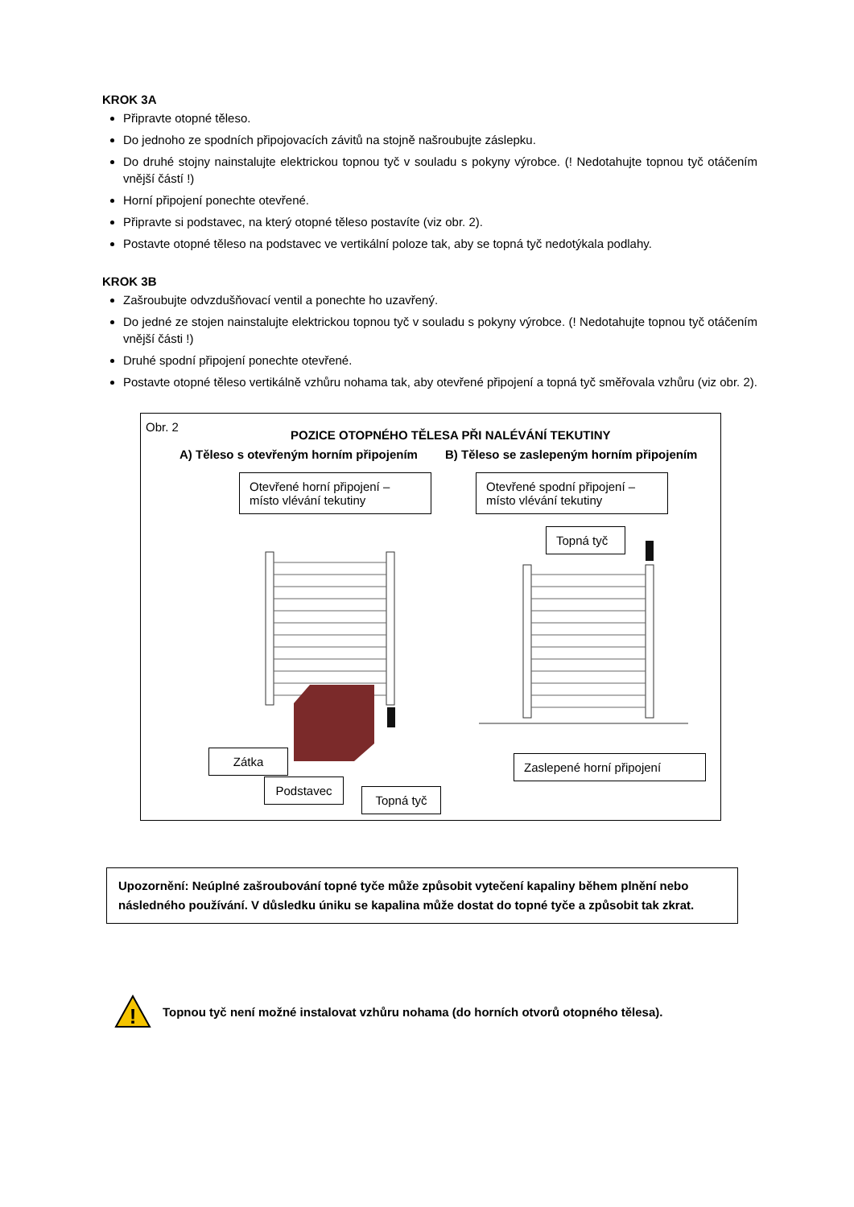KROK 3A
Připravte otopné těleso.
Do jednoho ze spodních připojovacích závitů na stojně našroubujte záslepku.
Do druhé stojny nainstalujte elektrickou topnou tyč v souladu s pokyny výrobce. (! Nedotahujte topnou tyč otáčením vnější částí !)
Horní připojení ponechte otevřené.
Připravte si podstavec, na který otopné těleso postavíte (viz obr. 2).
Postavte otopné těleso na podstavec ve vertikální poloze tak, aby se topná tyč nedotýkala podlahy.
KROK 3B
Zašroubujte odvzdušňovací ventil a ponechte ho uzavřený.
Do jedné ze stojen nainstalujte elektrickou topnou tyč v souladu s pokyny výrobce. (! Nedotahujte topnou tyč otáčením vnější části !)
Druhé spodní připojení ponechte otevřené.
Postavte otopné těleso vertikálně vzhůru nohama tak, aby otevřené připojení a topná tyč směřovala vzhůru (viz obr. 2).
Obr. 2
POZICE OTOPNÉHO TĚLESA PŘI NALÉVÁNÍ TEKUTINY
A) Těleso s otevřeným horním připojením B) Těleso se zaslepeným horním připojením
Otevřené horní připojení – místo vlévání tekutiny
Otevřené spodní připojení – místo vlévání tekutiny
Topná tyč
Zátka
Podstavec
Topná tyč
Zaslepené horní připojení
Upozornění: Neúplné zašroubování topné tyče může způsobit vytečení kapaliny během plnění nebo následného používání. V důsledku úniku se kapalina může dostat do topné tyče a způsobit tak zkrat.
!
Topnou tyč není možné instalovat vzhůru nohama (do horních otvorů otopného tělesa).